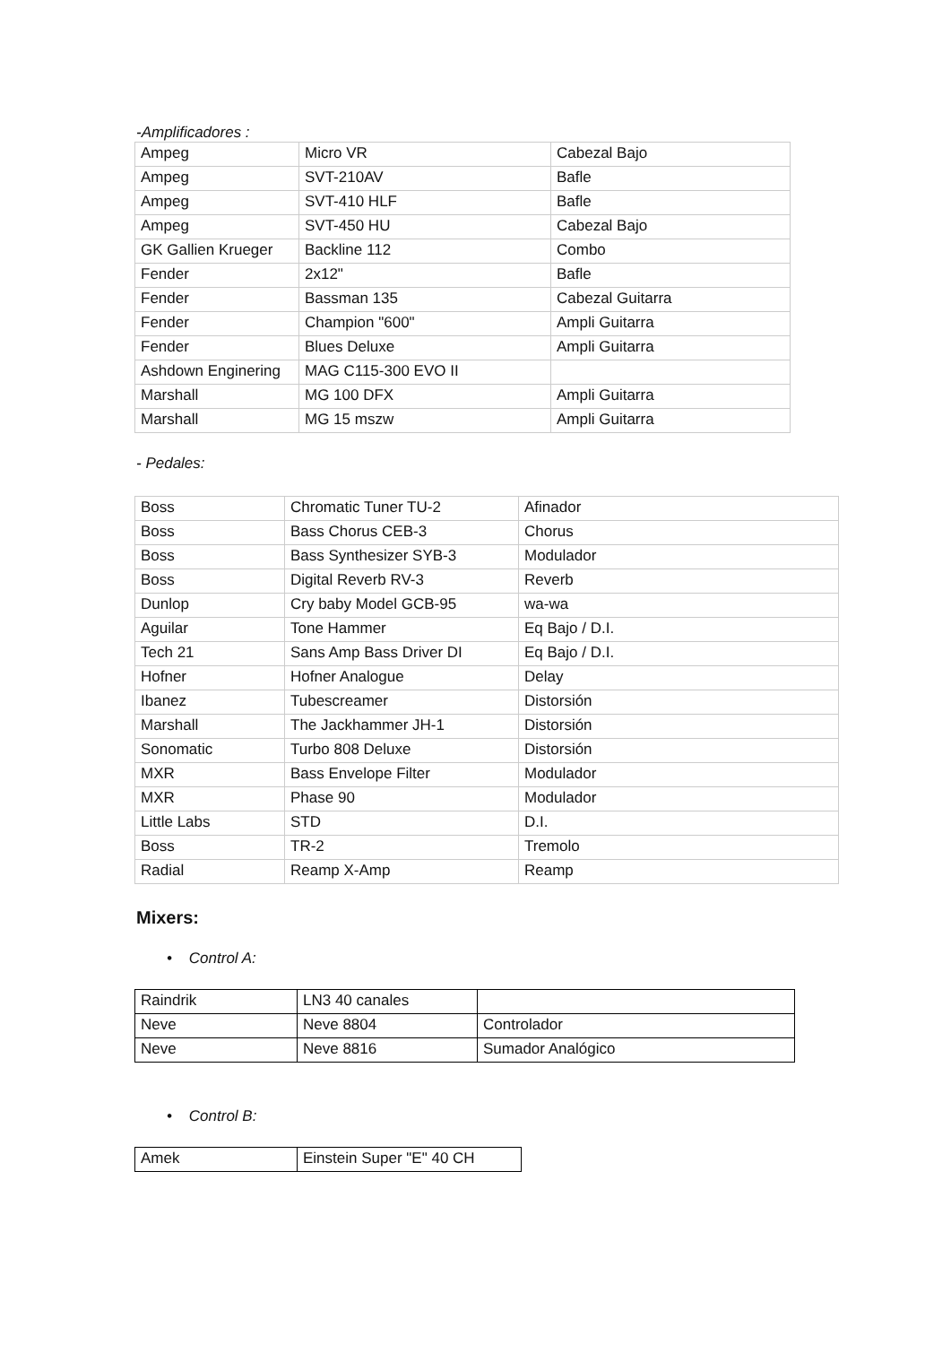-Amplificadores :
| Ampeg | Micro VR | Cabezal Bajo |
| Ampeg | SVT-210AV | Bafle |
| Ampeg | SVT-410 HLF | Bafle |
| Ampeg | SVT-450 HU | Cabezal Bajo |
| GK Gallien Krueger | Backline 112 | Combo |
| Fender | 2x12" | Bafle |
| Fender | Bassman 135 | Cabezal Guitarra |
| Fender | Champion "600" | Ampli Guitarra |
| Fender | Blues Deluxe | Ampli Guitarra |
| Ashdown Enginering | MAG C115-300 EVO II | |
| Marshall | MG 100 DFX | Ampli Guitarra |
| Marshall | MG 15 mszw | Ampli Guitarra |
- Pedales:
| Boss | Chromatic Tuner TU-2 | Afinador |
| Boss | Bass Chorus CEB-3 | Chorus |
| Boss | Bass Synthesizer SYB-3 | Modulador |
| Boss | Digital Reverb RV-3 | Reverb |
| Dunlop | Cry baby Model GCB-95 | wa-wa |
| Aguilar | Tone Hammer | Eq Bajo / D.I. |
| Tech 21 | Sans Amp Bass Driver DI | Eq Bajo / D.I. |
| Hofner | Hofner Analogue | Delay |
| Ibanez | Tubescreamer | Distorsión |
| Marshall | The Jackhammer JH-1 | Distorsión |
| Sonomatic | Turbo 808 Deluxe | Distorsión |
| MXR | Bass Envelope Filter | Modulador |
| MXR | Phase 90 | Modulador |
| Little Labs | STD | D.I. |
| Boss | TR-2 | Tremolo |
| Radial | Reamp X-Amp | Reamp |
Mixers:
• Control A:
| Raindrik | LN3 40 canales | |
| Neve | Neve 8804 | Controlador |
| Neve | Neve 8816 | Sumador Analógico |
• Control B:
| Amek | Einstein Super "E" 40 CH |